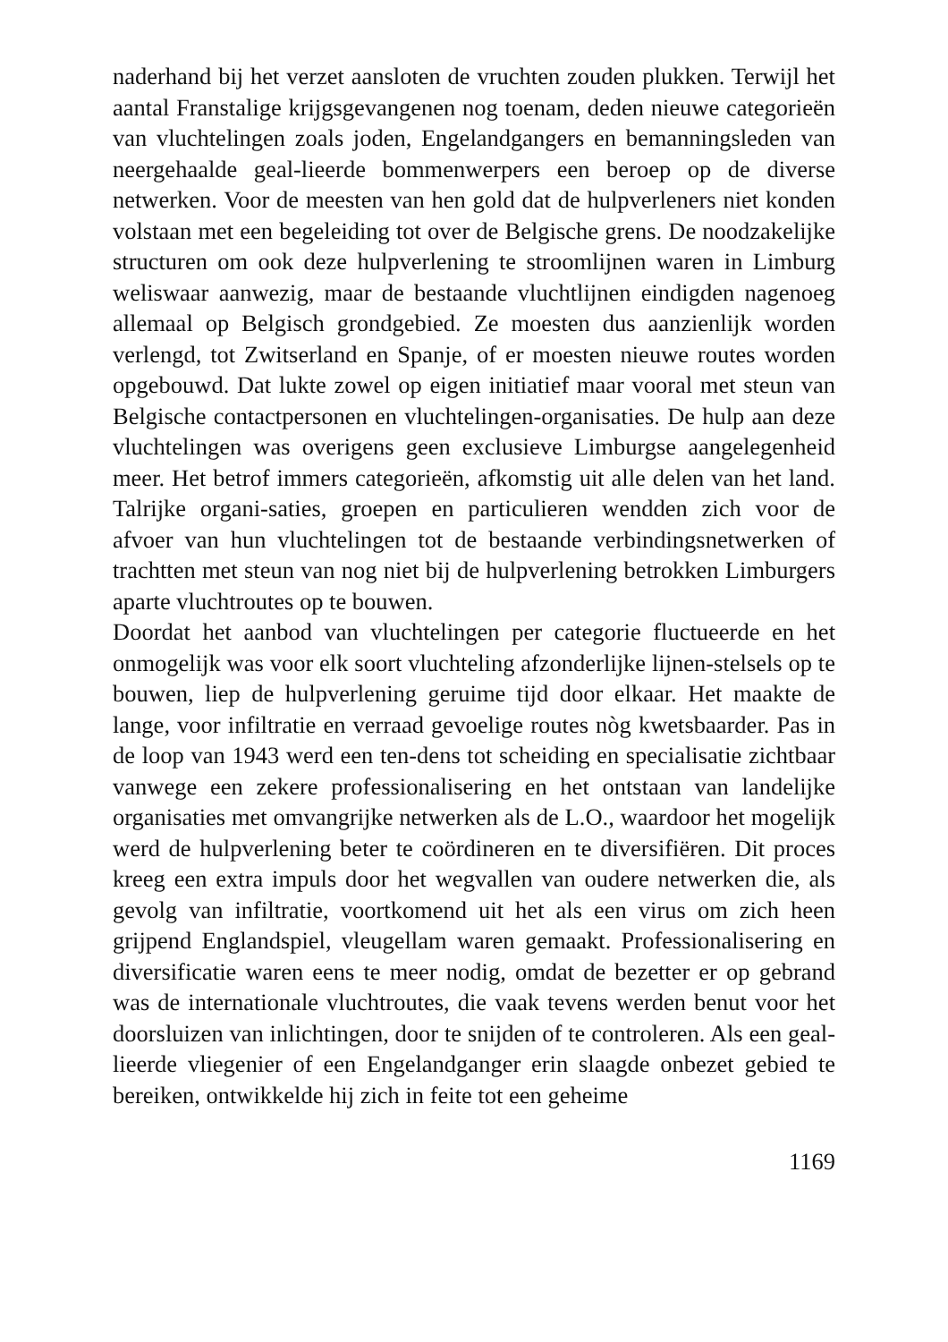naderhand bij het verzet aansloten de vruchten zouden plukken. Terwijl het aantal Franstalige krijgsgevangenen nog toenam, deden nieuwe categorieën van vluchtelingen zoals joden, Engelandgangers en bemanningsleden van neergehaalde geal-lieerde bommenwerpers een beroep op de diverse netwerken. Voor de meesten van hen gold dat de hulpverleners niet konden volstaan met een begeleiding tot over de Belgische grens. De noodzakelijke structuren om ook deze hulpverlening te stroomlijnen waren in Limburg weliswaar aanwezig, maar de bestaande vluchtlijnen eindigden nagenoeg allemaal op Belgisch grondgebied. Ze moesten dus aanzienlijk worden verlengd, tot Zwitserland en Spanje, of er moesten nieuwe routes worden opgebouwd. Dat lukte zowel op eigen initiatief maar vooral met steun van Belgische contactpersonen en vluchtelingen-organisaties. De hulp aan deze vluchtelingen was overigens geen exclusieve Limburgse aangelegenheid meer. Het betrof immers categorieën, afkomstig uit alle delen van het land. Talrijke organi-saties, groepen en particulieren wendden zich voor de afvoer van hun vluchtelingen tot de bestaande verbindingsnetwerken of trachtten met steun van nog niet bij de hulpverlening betrokken Limburgers aparte vluchtroutes op te bouwen.
Doordat het aanbod van vluchtelingen per categorie fluctueerde en het onmogelijk was voor elk soort vluchteling afzonderlijke lijnen-stelsels op te bouwen, liep de hulpverlening geruime tijd door elkaar. Het maakte de lange, voor infiltratie en verraad gevoelige routes nòg kwetsbaarder. Pas in de loop van 1943 werd een ten-dens tot scheiding en specialisatie zichtbaar vanwege een zekere professionalisering en het ontstaan van landelijke organisaties met omvangrijke netwerken als de L.O., waardoor het mogelijk werd de hulpverlening beter te coördineren en te diversifiëren. Dit proces kreeg een extra impuls door het wegvallen van oudere netwerken die, als gevolg van infiltratie, voortkomend uit het als een virus om zich heen grijpend Englandspiel, vleugellam waren gemaakt. Professionalisering en diversificatie waren eens te meer nodig, omdat de bezetter er op gebrand was de internationale vluchtroutes, die vaak tevens werden benut voor het doorsluizen van inlichtingen, door te snijden of te controleren. Als een geal-lieerde vliegenier of een Engelandganger erin slaagde onbezet gebied te bereiken, ontwikkelde hij zich in feite tot een geheime
1169